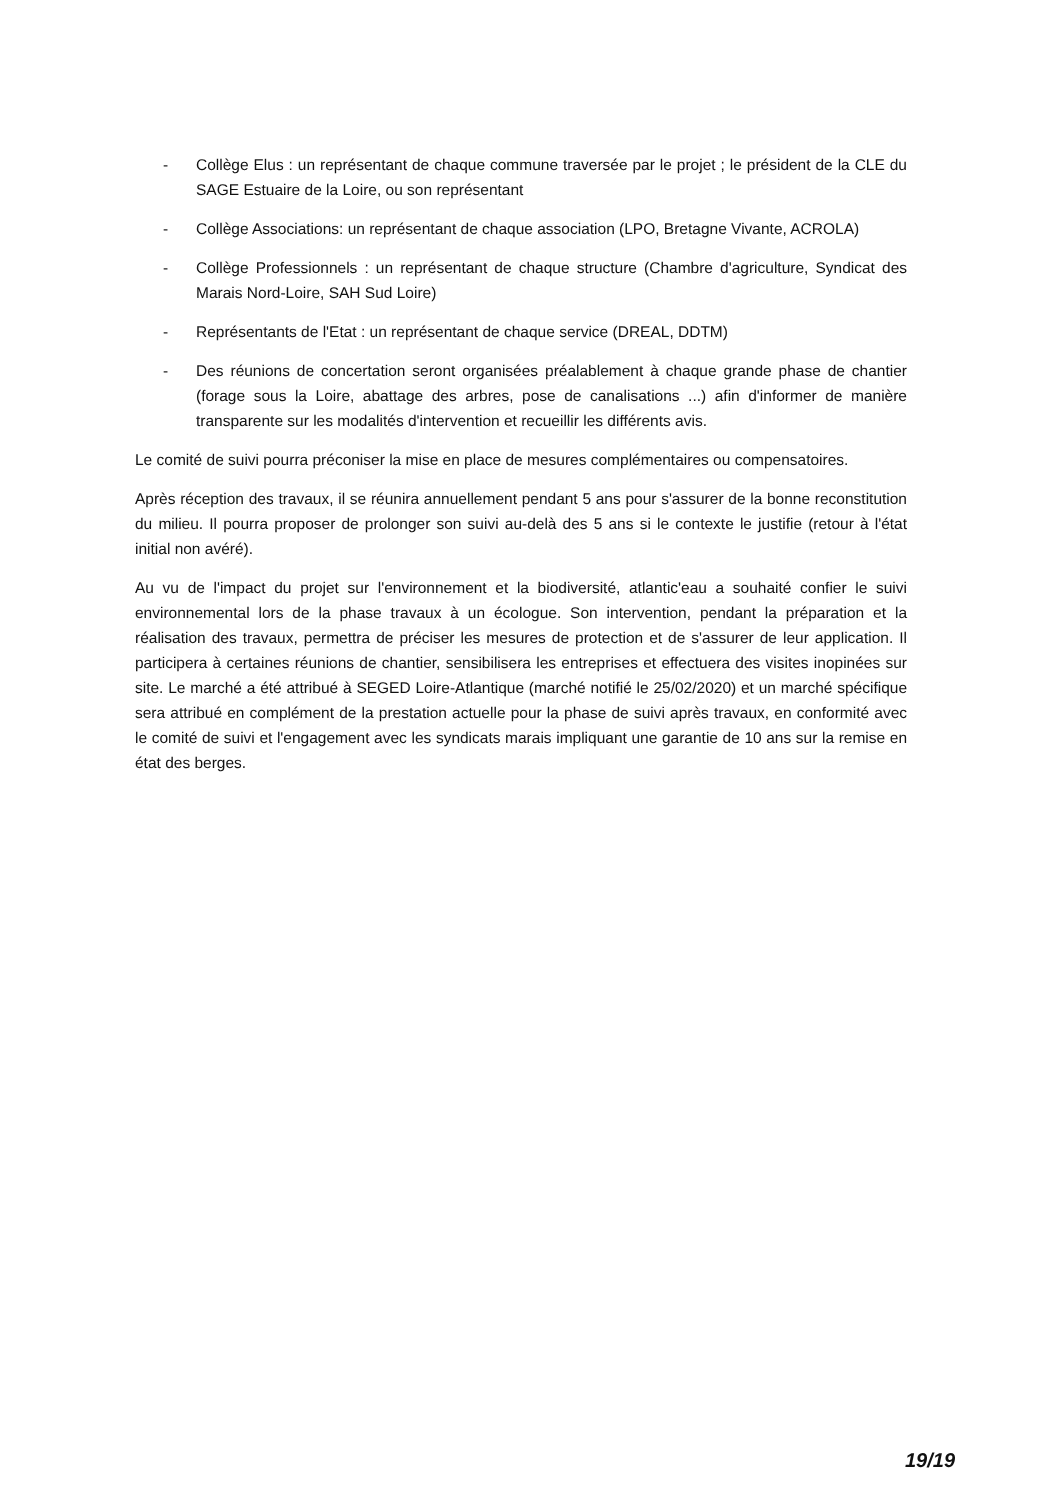- Collège Elus : un représentant de chaque commune traversée par le projet ; le président de la CLE du SAGE Estuaire de la Loire, ou son représentant
- Collège Associations: un représentant de chaque association (LPO, Bretagne Vivante, ACROLA)
- Collège Professionnels : un représentant de chaque structure (Chambre d'agriculture, Syndicat des Marais Nord-Loire, SAH Sud Loire)
- Représentants de l'Etat : un représentant de chaque service (DREAL, DDTM)
- Des réunions de concertation seront organisées préalablement à chaque grande phase de chantier (forage sous la Loire, abattage des arbres, pose de canalisations ...) afin d'informer de manière transparente sur les modalités d'intervention et recueillir les différents avis.
Le comité de suivi pourra préconiser la mise en place de mesures complémentaires ou compensatoires.
Après réception des travaux, il se réunira annuellement pendant 5 ans pour s'assurer de la bonne reconstitution du milieu. Il pourra proposer de prolonger son suivi au-delà des 5 ans si le contexte le justifie (retour à l'état initial non avéré).
Au vu de l'impact du projet sur l'environnement et la biodiversité, atlantic'eau a souhaité confier le suivi environnemental lors de la phase travaux à un écologue. Son intervention, pendant la préparation et la réalisation des travaux, permettra de préciser les mesures de protection et de s'assurer de leur application. Il participera à certaines réunions de chantier, sensibilisera les entreprises et effectuera des visites inopinées sur site. Le marché a été attribué à SEGED Loire-Atlantique (marché notifié le 25/02/2020) et un marché spécifique sera attribué en complément de la prestation actuelle pour la phase de suivi après travaux, en conformité avec le comité de suivi et l'engagement avec les syndicats marais impliquant une garantie de 10 ans sur la remise en état des berges.
19/19